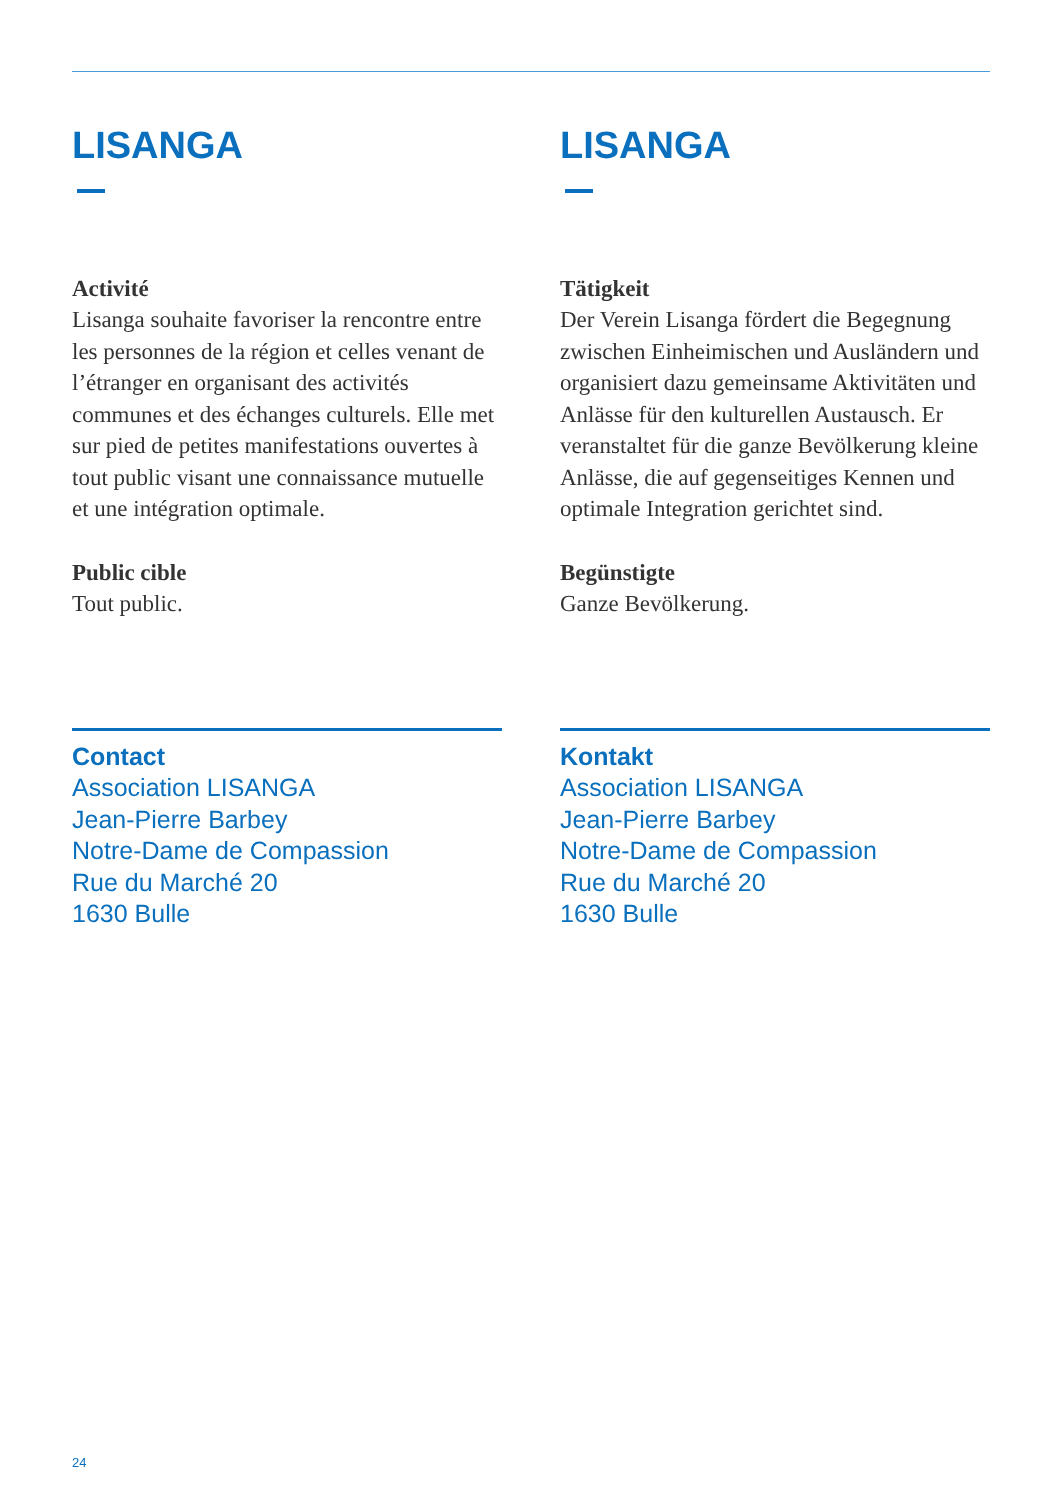LISANGA
Activité
Lisanga souhaite favoriser la rencontre entre les personnes de la région et celles venant de l’étranger en organisant des activités communes et des échanges culturels. Elle met sur pied de petites manifestations ouvertes à tout public visant une connaissance mutuelle et une intégration optimale.
Public cible
Tout public.
Contact
Association LISANGA
Jean-Pierre Barbey
Notre-Dame de Compassion
Rue du Marché 20
1630 Bulle
LISANGA
Tätigkeit
Der Verein Lisanga fördert die Begegnung zwischen Einheimischen und Ausländern und organisiert dazu gemeinsame Aktivitäten und Anlässe für den kulturellen Austausch. Er veranstaltet für die ganze Bevölkerung kleine Anlässe, die auf gegenseitiges Kennen und optimale Integration gerichtet sind.
Begünstigte
Ganze Bevölkerung.
Kontakt
Association LISANGA
Jean-Pierre Barbey
Notre-Dame de Compassion
Rue du Marché 20
1630 Bulle
24